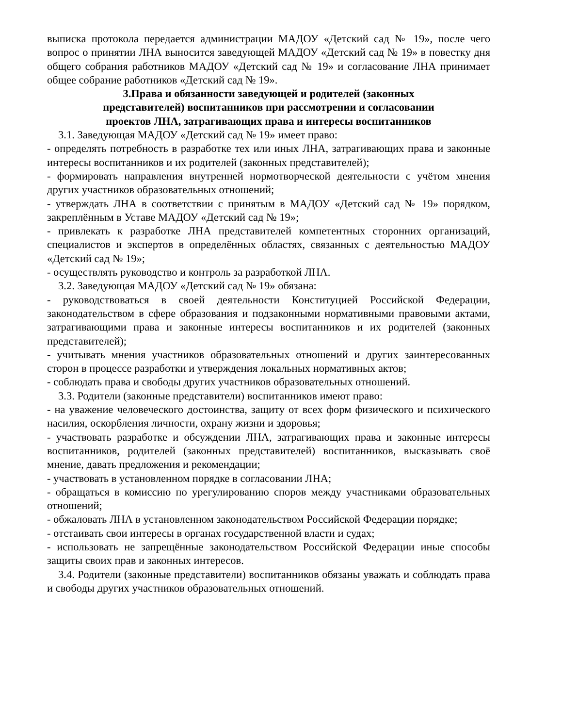выписка протокола передается администрации МАДОУ «Детский сад № 19», после чего вопрос о принятии ЛНА выносится заведующей МАДОУ «Детский сад № 19» в повестку дня общего собрания работников МАДОУ «Детский сад № 19» и согласование ЛНА принимает общее собрание работников «Детский сад № 19».
3.Права и обязанности заведующей и родителей (законных
представителей) воспитанников при рассмотрении и согласовании
проектов ЛНА, затрагивающих права и интересы воспитанников
3.1. Заведующая МАДОУ «Детский сад № 19» имеет право:
- определять потребность в разработке тех или иных ЛНА, затрагивающих права и законные интересы воспитанников и их родителей (законных представителей);
- формировать направления внутренней нормотворческой деятельности с учётом мнения других участников образовательных отношений;
- утверждать ЛНА в соответствии с принятым в МАДОУ «Детский сад № 19» порядком, закреплённым в Уставе МАДОУ «Детский сад № 19»;
- привлекать к разработке ЛНА представителей компетентных сторонних организаций, специалистов и экспертов в определённых областях, связанных с деятельностью МАДОУ «Детский сад № 19»;
- осуществлять руководство и контроль за разработкой ЛНА.
3.2. Заведующая МАДОУ «Детский сад № 19» обязана:
- руководствоваться в своей деятельности Конституцией Российской Федерации, законодательством в сфере образования и подзаконными нормативными правовыми актами, затрагивающими права и законные интересы воспитанников и их родителей (законных представителей);
- учитывать мнения участников образовательных отношений и других заинтересованных сторон в процессе разработки и утверждения локальных нормативных актов;
- соблюдать права и свободы других участников образовательных отношений.
3.3. Родители (законные представители) воспитанников имеют право:
- на уважение человеческого достоинства, защиту от всех форм физического и психического насилия, оскорбления личности, охрану жизни и здоровья;
- участвовать разработке и обсуждении ЛНА, затрагивающих права и законные интересы воспитанников, родителей (законных представителей) воспитанников, высказывать своё мнение, давать предложения и рекомендации;
- участвовать в установленном порядке в согласовании ЛНА;
- обращаться в комиссию по урегулированию споров между участниками образовательных отношений;
- обжаловать ЛНА в установленном законодательством Российской Федерации порядке;
- отстаивать свои интересы в органах государственной власти и судах;
- использовать не запрещённые законодательством Российской Федерации иные способы защиты своих прав и законных интересов.
3.4. Родители (законные представители) воспитанников обязаны уважать и соблюдать права и свободы других участников образовательных отношений.